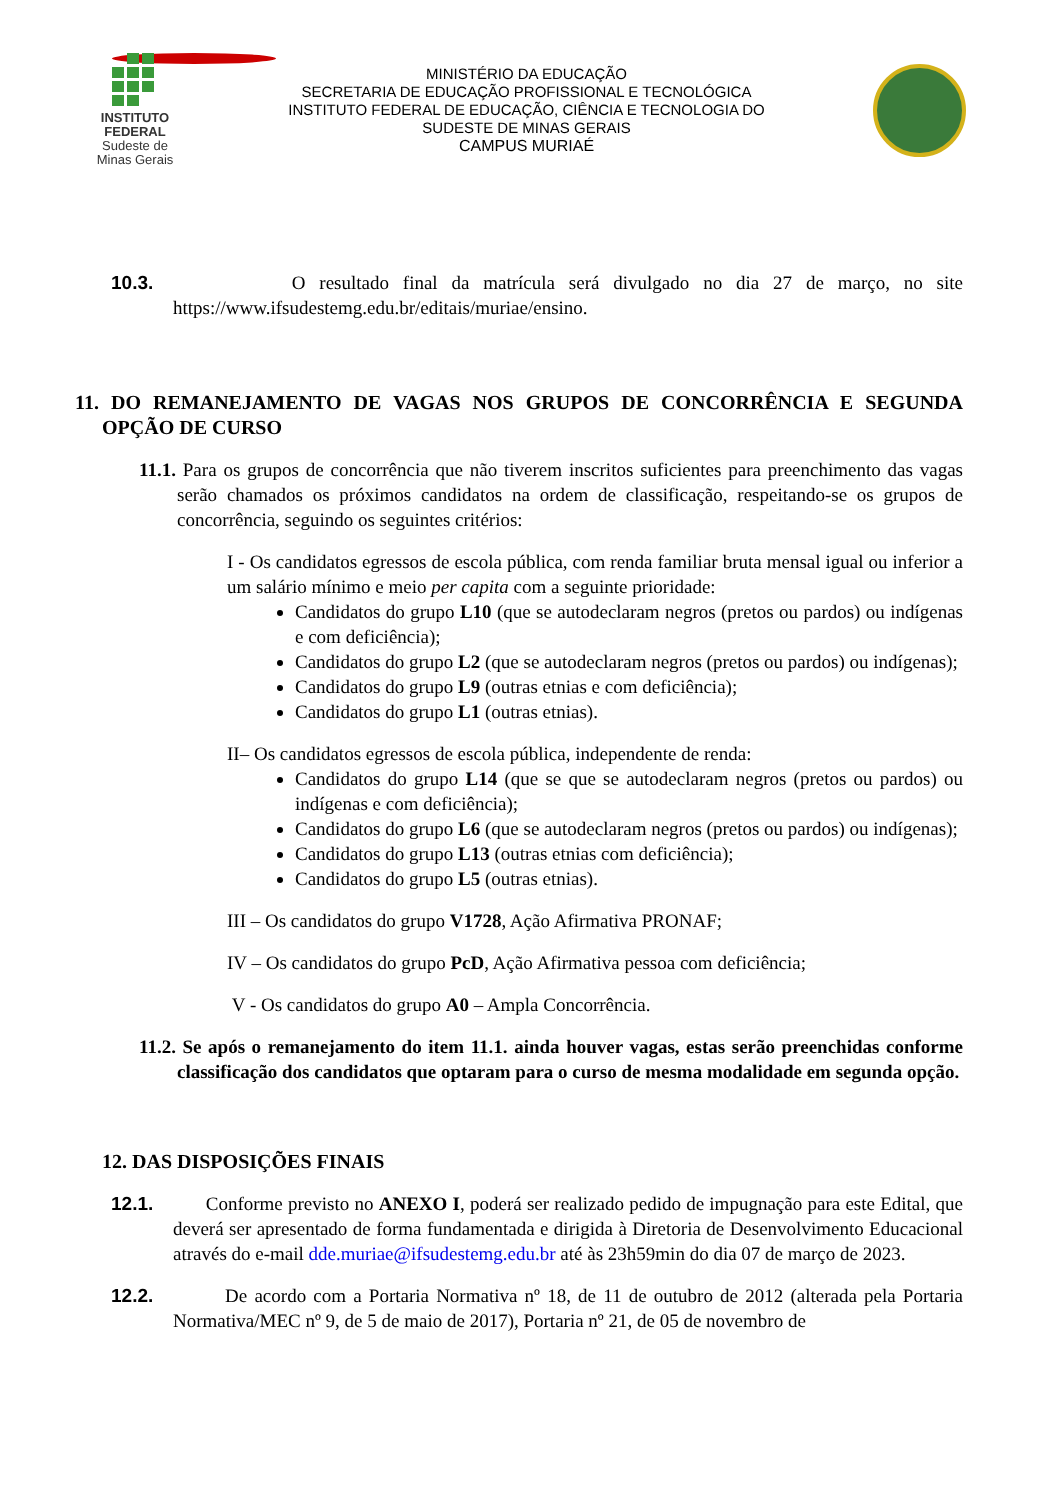INSTITUTO
FEDERAL
Sudeste de
Minas Gerais
MINISTÉRIO DA EDUCAÇÃO
SECRETARIA DE EDUCAÇÃO PROFISSIONAL E TECNOLÓGICA
INSTITUTO FEDERAL DE EDUCAÇÃO, CIÊNCIA E TECNOLOGIA DO
SUDESTE DE MINAS GERAIS
CAMPUS MURIAÉ
10.3. O resultado final da matrícula será divulgado no dia 27 de março, no site https://www.ifsudestemg.edu.br/editais/muriae/ensino.
11. DO REMANEJAMENTO DE VAGAS NOS GRUPOS DE CONCORRÊNCIA E SEGUNDA OPÇÃO DE CURSO
11.1. Para os grupos de concorrência que não tiverem inscritos suficientes para preenchimento das vagas serão chamados os próximos candidatos na ordem de classificação, respeitando-se os grupos de concorrência, seguindo os seguintes critérios:
I - Os candidatos egressos de escola pública, com renda familiar bruta mensal igual ou inferior a um salário mínimo e meio per capita com a seguinte prioridade:
Candidatos do grupo L10 (que se autodeclaram negros (pretos ou pardos) ou indígenas e com deficiência);
Candidatos do grupo L2 (que se autodeclaram negros (pretos ou pardos) ou indígenas);
Candidatos do grupo L9 (outras etnias e com deficiência);
Candidatos do grupo L1 (outras etnias).
II– Os candidatos egressos de escola pública, independente de renda:
Candidatos do grupo L14 (que se que se autodeclaram negros (pretos ou pardos) ou indígenas e com deficiência);
Candidatos do grupo L6 (que se autodeclaram negros (pretos ou pardos) ou indígenas);
Candidatos do grupo L13 (outras etnias com deficiência);
Candidatos do grupo L5 (outras etnias).
III – Os candidatos do grupo V1728, Ação Afirmativa PRONAF;
IV – Os candidatos do grupo PcD, Ação Afirmativa pessoa com deficiência;
V - Os candidatos do grupo A0 – Ampla Concorrência.
11.2. Se após o remanejamento do item 11.1. ainda houver vagas, estas serão preenchidas conforme classificação dos candidatos que optaram para o curso de mesma modalidade em segunda opção.
12. DAS DISPOSIÇÕES FINAIS
12.1. Conforme previsto no ANEXO I, poderá ser realizado pedido de impugnação para este Edital, que deverá ser apresentado de forma fundamentada e dirigida à Diretoria de Desenvolvimento Educacional através do e-mail dde.muriae@ifsudestemg.edu.br até às 23h59min do dia 07 de março de 2023.
12.2. De acordo com a Portaria Normativa nº 18, de 11 de outubro de 2012 (alterada pela Portaria Normativa/MEC nº 9, de 5 de maio de 2017), Portaria nº 21, de 05 de novembro de